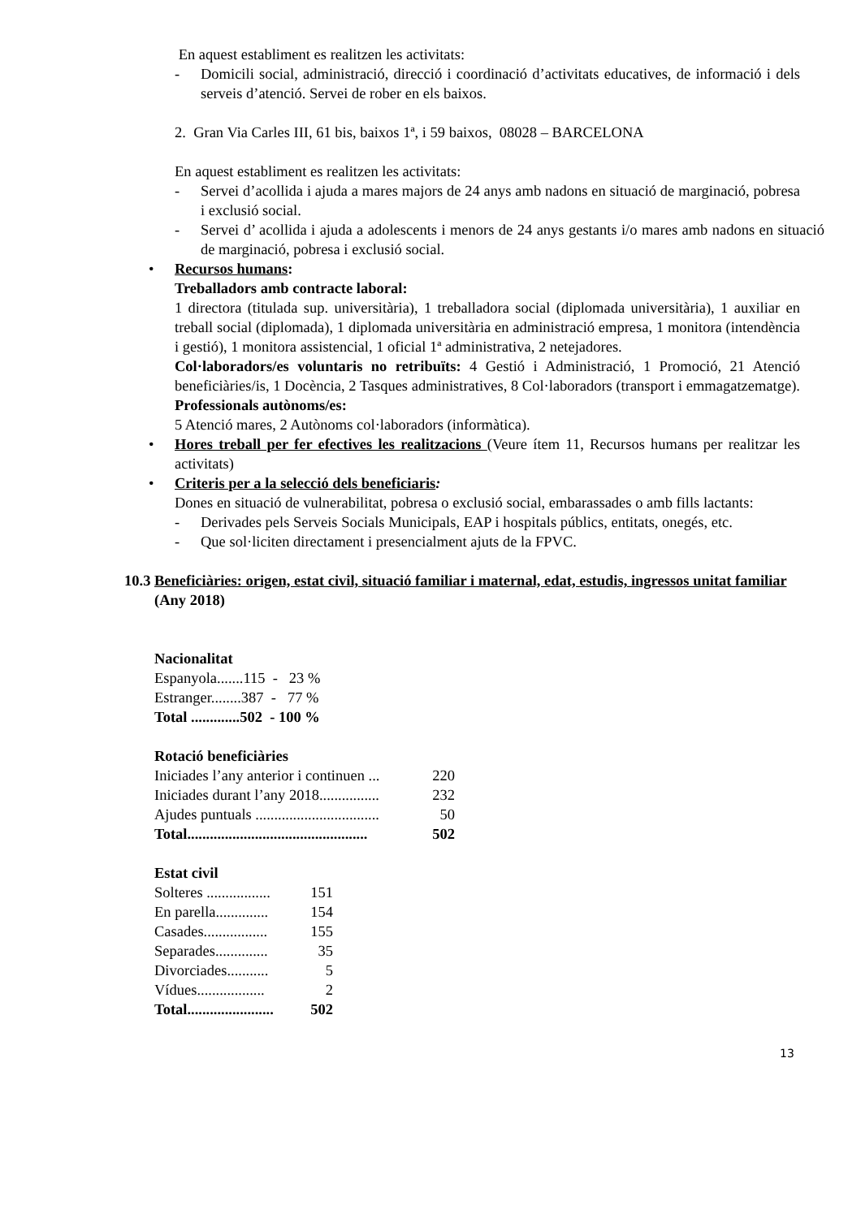En aquest establiment es realitzen les activitats:
- Domicili social, administració, direcció i coordinació d’activitats educatives, de informació i dels serveis d’atenció. Servei de rober en els baixos.
2. Gran Via Carles III, 61 bis, baixos 1ª, i 59 baixos, 08028 – BARCELONA
En aquest establiment es realitzen les activitats:
- Servei d’acollida i ajuda a mares majors de 24 anys amb nadons en situació de marginació, pobresa i exclusió social.
- Servei d’ acollida i ajuda a adolescents i menors de 24 anys gestants i/o mares amb nadons en situació de marginació, pobresa i exclusió social.
• Recursos humans:
Treballadors amb contracte laboral:
1 directora (titulada sup. universitària), 1 treballadora social (diplomada universitària), 1 auxiliar en treball social (diplomada), 1 diplomada universitària en administració empresa, 1 monitora (intendència i gestió), 1 monitora assistencial, 1 oficial 1ª administrativa, 2 netejadores.
Col·laboradors/es voluntaris no retribuïts: 4 Gestió i Administració, 1 Promoció, 21 Atenció beneficiàries/is, 1 Docència, 2 Tasques administratives, 8 Col·laboradors (transport i emmagatzematge).
Professionals autònoms/es:
5 Atenció mares, 2 Autònoms col·laboradors (informàtica).
• Hores treball per fer efectives les realitzacions (Veure ítem 11, Recursos humans per realitzar les activitats)
• Criteris per a la selecció dels beneficiaris:
Dones en situació de vulnerabilitat, pobresa o exclusió social, embarassades o amb fills lactants:
- Derivades pels Serveis Socials Municipals, EAP i hospitals públics, entitats, onegés, etc.
- Que sol·liciten directament i presencialment ajuts de la FPVC.
10.3 Beneficiàries: origen, estat civil, situació familiar i maternal, edat, estudis, ingressos unitat familiar (Any 2018)
Nacionalitat
Espanyola.......115 - 23 %
Estranger........387 - 77 %
Total .............502 - 100 %
Rotació beneficiàries
| Iniciades l’any anterior i continuen ... | 220 |
| Iniciades durant l’any 2018................ | 232 |
| Ajudes puntuals ................................. | 50 |
| Total................................................ | 502 |
Estat civil
| Solteres ................. | 151 |
| En parella.............. | 154 |
| Casades................. | 155 |
| Separades.............. | 35 |
| Divorciades........... | 5 |
| Vídues.................. | 2 |
| Total....................... | 502 |
13